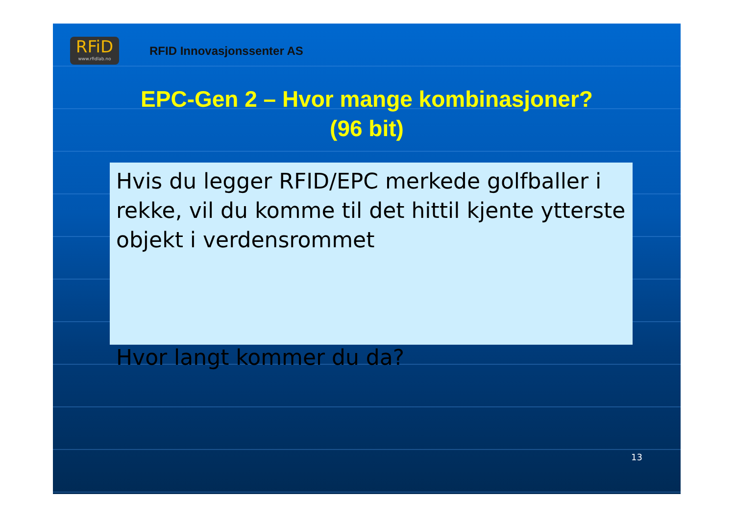RFiD
www.rfidlab.no
RFID Innovasjonssenter AS
EPC-Gen 2 – Hvor mange kombinasjoner?
(96 bit)
Hvis du legger RFID/EPC merkede golfballer i rekke, vil du komme til det hittil kjente ytterste objekt i verdensrommet
Hvor langt kommer du da?
13